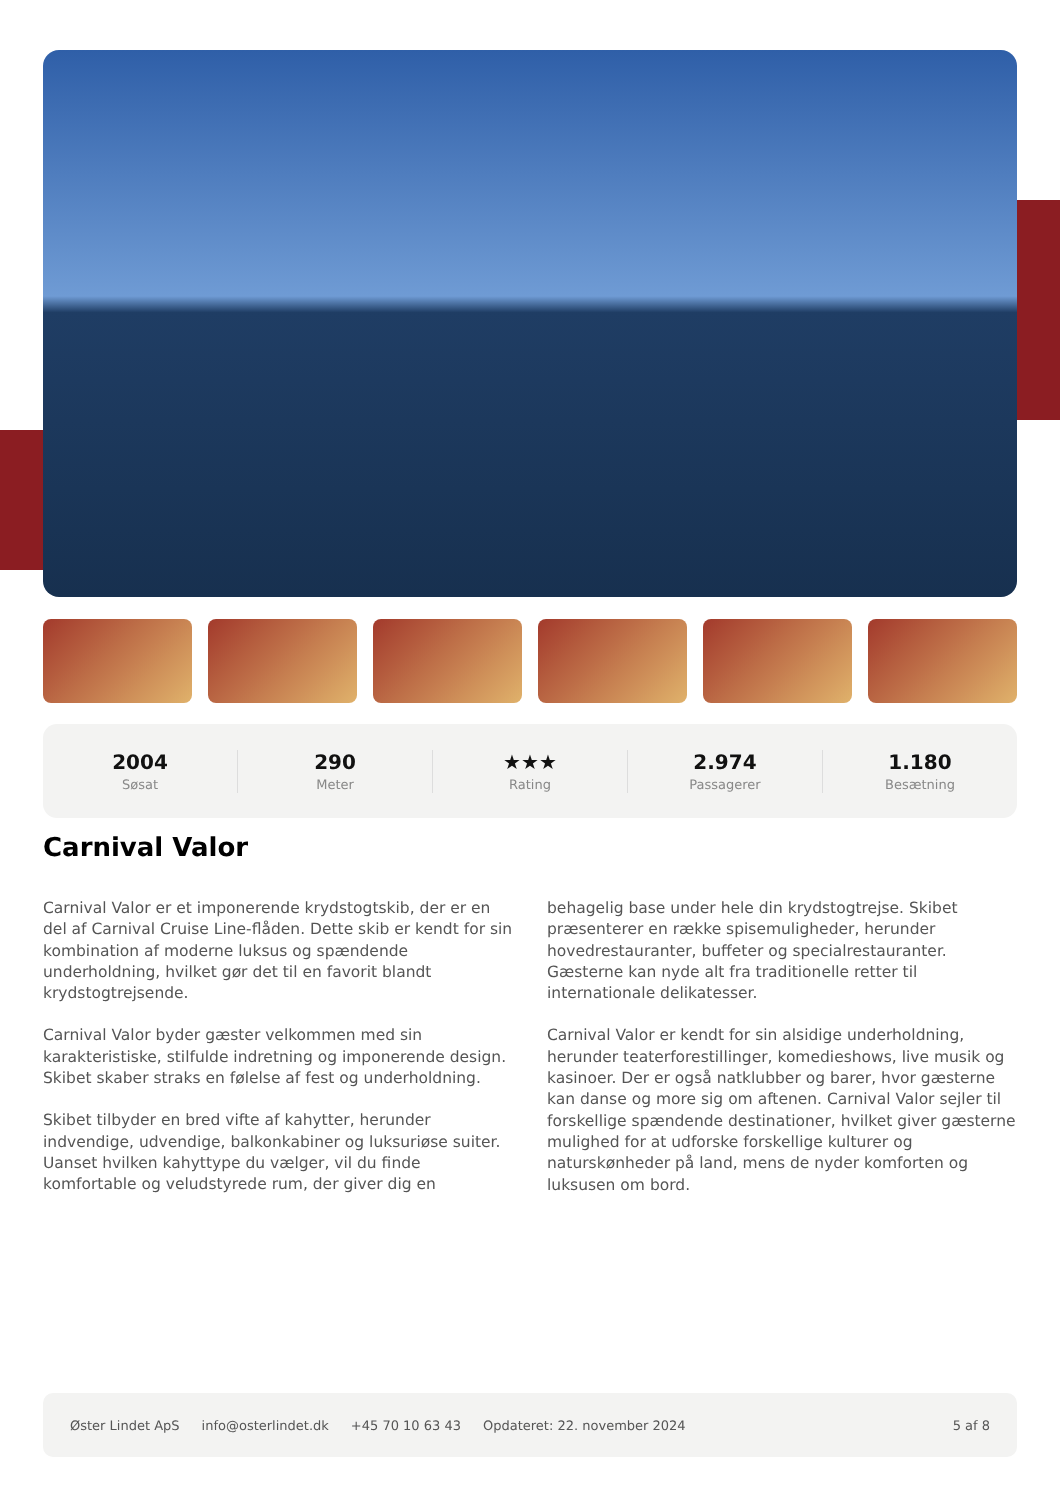2004
Søsat
290
Meter
★★★
Rating
2.974
Passagerer
1.180
Besætning
Carnival Valor
Carnival Valor er et imponerende krydstogtskib, der er en del af Carnival Cruise Line-flåden. Dette skib er kendt for sin kombination af moderne luksus og spændende underholdning, hvilket gør det til en favorit blandt krydstogtrejsende.
Carnival Valor byder gæster velkommen med sin karakteristiske, stilfulde indretning og imponerende design. Skibet skaber straks en følelse af fest og underholdning.
Skibet tilbyder en bred vifte af kahytter, herunder indvendige, udvendige, balkonkabiner og luksuriøse suiter. Uanset hvilken kahyttype du vælger, vil du finde komfortable og veludstyrede rum, der giver dig en behagelig base under hele din krydstogtrejse. Skibet præsenterer en række spisemuligheder, herunder hovedrestauranter, buffeter og specialrestauranter. Gæsterne kan nyde alt fra traditionelle retter til internationale delikatesser.
Carnival Valor er kendt for sin alsidige underholdning, herunder teaterforestillinger, komedieshows, live musik og kasinoer. Der er også natklubber og barer, hvor gæsterne kan danse og more sig om aftenen. Carnival Valor sejler til forskellige spændende destinationer, hvilket giver gæsterne mulighed for at udforske forskellige kulturer og naturskønheder på land, mens de nyder komforten og luksusen om bord.
Øster Lindet ApS info@osterlindet.dk +45 70 10 63 43 Opdateret: 22. november 2024 5 af 8